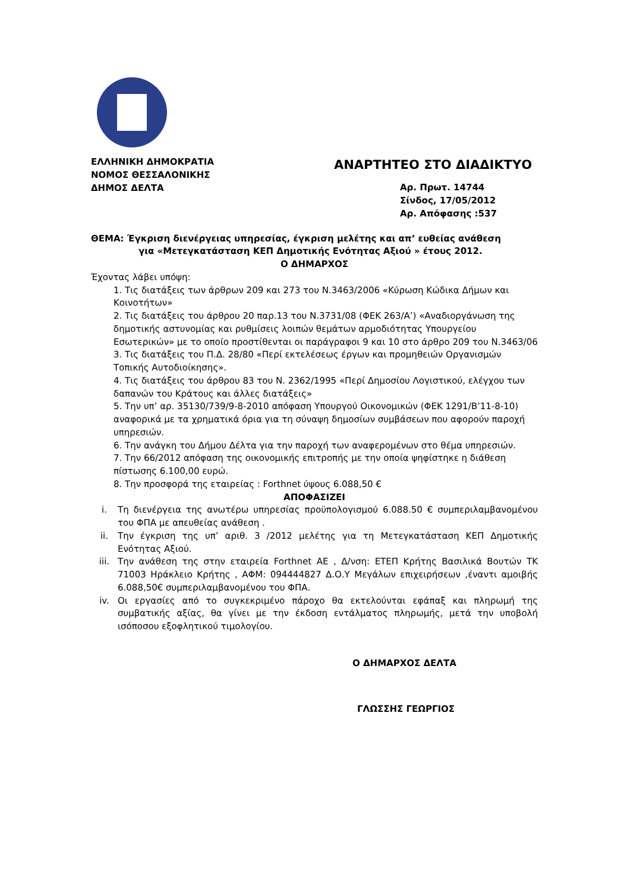ΕΛΛΗΝΙΚΗ ΔΗΜΟΚΡΑΤΙΑ
ΝΟΜΟΣ ΘΕΣΣΑΛΟΝΙΚΗΣ
ΔΗΜΟΣ ΔΕΛΤΑ
ΑΝΑΡΤΗΤΕΟ ΣΤΟ ΔΙΑΔΙΚΤΥΟ
Αρ. Πρωτ. 14744
Σίνδος, 17/05/2012
Αρ. Απόφασης :537
ΘΕΜΑ: Έγκριση διενέργειας υπηρεσίας, έγκριση μελέτης και απ’ ευθείας ανάθεση
για «Μετεγκατάσταση ΚΕΠ Δημοτικής Ενότητας Αξιού » έτους 2012.
Ο ΔΗΜΑΡΧΟΣ
Έχοντας λάβει υπόψη:
1. Τις διατάξεις των άρθρων 209 και 273 του Ν.3463/2006 «Κύρωση Κώδικα Δήμων και Κοινοτήτων»
2. Τις διατάξεις του άρθρου 20 παρ.13 του Ν.3731/08 (ΦΕΚ 263/Α’) «Αναδιοργάνωση της δημοτικής αστυνομίας και ρυθμίσεις λοιπών θεμάτων αρμοδιότητας Υπουργείου Εσωτερικών» με το οποίο προστίθενται οι παράγραφοι 9 και 10 στο άρθρο 209 του Ν.3463/06
3. Τις διατάξεις του Π.Δ. 28/80 «Περί εκτελέσεως έργων και προμηθειών Οργανισμών Τοπικής Αυτοδιοίκησης».
4. Τις διατάξεις του άρθρου 83 του Ν. 2362/1995 «Περί Δημοσίου Λογιστικού, ελέγχου των δαπανών του Κράτους και άλλες διατάξεις»
5. Την υπ’ αρ. 35130/739/9-8-2010 απόφαση Υπουργού Οικονομικών (ΦΕΚ 1291/Β’11-8-10) αναφορικά με τα χρηματικά όρια για τη σύναψη δημοσίων συμβάσεων που αφορούν παροχή υπηρεσιών.
6. Την ανάγκη του Δήμου Δέλτα για την παροχή των αναφερομένων στο θέμα υπηρεσιών.
7. Την 66/2012 απόφαση της οικονομικής επιτροπής με την οποία ψηφίστηκε η διάθεση πίστωσης 6.100,00 ευρώ.
8. Την προσφορά της εταιρείας : Forthnet ύψους 6.088,50 €
ΑΠΟΦΑΣΙΖΕΙ
i. Τη διενέργεια της ανωτέρω υπηρεσίας προϋπολογισμού 6.088.50 € συμπεριλαμβανομένου του ΦΠΑ με απευθείας ανάθεση .
ii. Την έγκριση της υπ’ αριθ. 3 /2012 μελέτης για τη Μετεγκατάσταση ΚΕΠ Δημοτικής Ενότητας Αξιού.
iii. Την ανάθεση της στην εταιρεία Forthnet AE , Δ/νση: ΕΤΕΠ Κρήτης Βασιλικά Βουτών ΤΚ 71003 Ηράκλειο Κρήτης , ΑΦΜ: 094444827 Δ.Ο.Υ Μεγάλων επιχειρήσεων ,έναντι αμοιβής 6.088,50€ συμπεριλαμβανομένου του ΦΠΑ.
iv. Οι εργασίες από το συγκεκριμένο πάροχο θα εκτελούνται εφάπαξ και πληρωμή της συμβατικής αξίας, θα γίνει με την έκδοση εντάλματος πληρωμής, μετά την υποβολή ισόποσου εξοφλητικού τιμολογίου.
Ο ΔΗΜΑΡΧΟΣ ΔΕΛΤΑ
ΓΛΩΣΣΗΣ ΓΕΩΡΓΙΟΣ